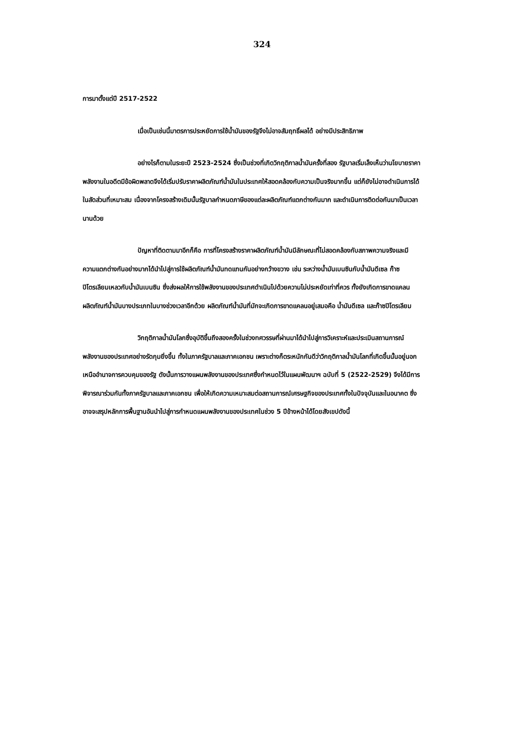324
การมาตั้งแต่ปี 2517-2522
เมื่อเป็นเช่นนี้มาตรการประหยัดการใช้น้ำมันของรัฐจึงไม่อาจสัมฤทธิ์ผลได้ อย่างมีประสิทธิภาพ
อย่างไรก็ตามในระยะปี 2523-2524 ซึ่งเป็นช่วงที่เกิดวิกฤติกาลน้ำมันครั้งที่สอง รัฐบาลเริ่มเล็งเห็นว่านโยบายราคาพลังงานในอดีตมีข้อผิดพลาดจึงได้เริ่มปรับราคาผลิตภัณฑ์น้ำมันในประเทศให้สอดคล้องกับความเป็นจริงมากขึ้น แต่ก็ยังไม่อาจดำเนินการได้ในสัดส่วนที่เหมาะสม เนื่องจากโครงสร้างเดิมนั้นรัฐบาลกำหนดภาษีของแต่ละผลิตภัณฑ์แตกต่างกันมาก และดำเนินการติดต่อกันมาเป็นเวลานานด้วย
ปัญหาที่ติดตามมาอีกก็คือ การที่โครงสร้างราคาผลิตภัณฑ์น้ำมันมีลักษณะที่ไม่สอดคล้องกับสภาพความจริงและมีความแตกต่างกันอย่างมากได้นำไปสู่การใช้ผลิตภัณฑ์น้ำมันทดแทนกันอย่างกว้างขวาง เช่น ระหว่างน้ำมันเบนซินกับน้ำมันดีเซล ก๊าซปิโตรเลียมเหลวกับน้ำมันเบนซิน ซึ่งส่งผลให้การใช้พลังงานของประเทศดำเนินไปด้วยความไม่ประหยัดเท่าที่ควร ทั้งยังเกิดการขาดแคลนผลิตภัณฑ์น้ำมันบางประเภทในบางช่วงเวลาอีกด้วย ผลิตภัณฑ์น้ำมันที่มักจะเกิดการขาดแคลนอยู่เสมอคือ น้ำมันดีเซล และก๊าซปิโตรเลียม
วิกฤติกาลน้ำมันโลกซึ่งอุบัติขึ้นถึงสองครั้งในช่วงทศวรรษที่ผ่านมาได้นำไปสู่การวิเคราะห์และประเมินสถานการณ์พลังงานของประเทศอย่างรัดกุมยิ่งขึ้น ทั้งในภาครัฐบาลและภาคเอกชน เพราะต่างก็ตระหนักกันดีว่าวิกฤติกาลน้ำมันโลกที่เกิดขึ้นนั้นอยู่นอกเหนืออำนาจการควบคุมของรัฐ ดังนั้นการวางแผนพลังงานของประเทศซึ่งกำหนดไว้ในแผนพัฒนาฯ ฉบับที่ 5 (2522-2529) จึงได้มีการพิจารณาร่วมกันทั้งภาครัฐบาลและภาคเอกชน เพื่อให้เกิดความเหมาะสมต่อสถานการณ์เศรษฐกิจของประเทศทั้งในปัจจุบันและในอนาคต ซึ่งอาจจะสรุปหลักการพื้นฐานอันนำไปสู่การกำหนดแผนพลังงานของประเทศในช่วง 5 ปีข้างหน้าได้โดยสังเขปดังนี้